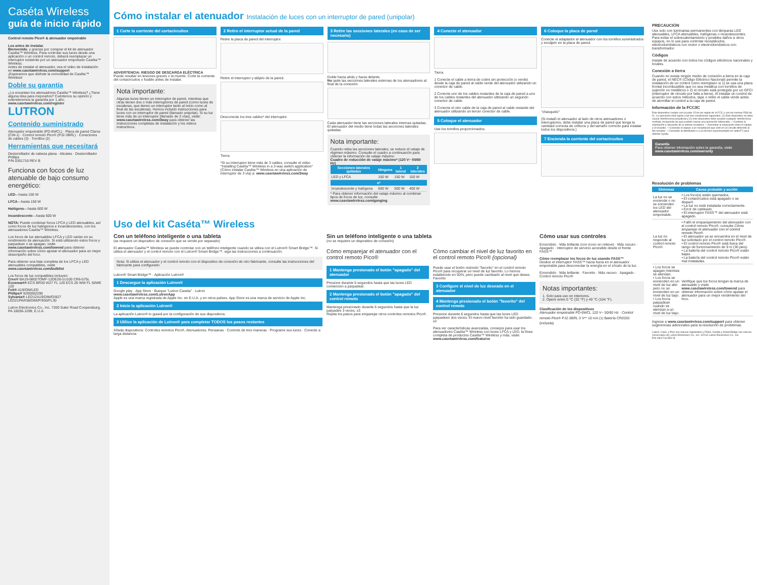Caséta Wireless
guía de inicio rápido
Control remoto Pico® & atenuador empotrable
Lea antes de instalar.
Bienvenido, y gracias por comprar el kit de atenuador Caséta™ Wireless. Para controlar sus luces desde una aplicación o un control remoto, deberá reemplazar un interruptor existente por un atenuador empotrado Caséta™ Wireless.
Antes de instalar el atenuador, vea el video de instalación en www.casetawireless.com/support
¡Esperamos que disfrute la comodidad de Caséta™ Wireless!
Doble su garantía
¿Le encantan los atenuadores Caséta™ Wireless? ¿Tiene alguna idea para mejorarlos? Cuéntenos su opinión y extenderemos la garantía por 1 año.
www.casetawireless.com/register
LUTRON
Contenido suministrado
Atenuador empotrable (PD-6WCL) · Placa de pared Claros (CW-1) · Control remoto Pico® (PJ2-3BRL) · Conectores de cables (3) · Tornillos (2)
Herramientas que necesitará
Destornillador de cabeza plana · Alicates · Destornillador Phillips
P/N 0301716 REV B
Funciona con focos de luz atenuable de bajo consumo energético:
LED—hasta 150 W
LFCA—hasta 150 W
Halógeno—hasta 600 W
Incandescente—hasta 600 W
NOTA: Puede combinar focos LFCA y LED atenuables, así como focos de luz halógenos e incandescentes, con los atenuadores Caséta™ Wireless.
Los focos de luz atenuables LFCA y LED varían en su rendimiento de atenuación. Si está utilizando estos focos y parpadean o se apagan, visite www.casetawireless.com/lowend para obtener información sobre cómo ajustar el atenuador para un mejor desempeño del foco.
Para obtener una lista completa de los LFCA y LED atenuables compatibles, visite www.casetawireless.com/bulblist
Los focos de luz compatibles incluyen:
Cree® BA19-08027OMF-12DE26-1U100 CR6-575L
Ecosmart® ECS BR30 W27 FL 120 ECS 20 WW FL 50WE 120
Feit® A19/OM/LED
Philips® 9290002295
Sylvania® LED12A19/DIM/O/827 LED21PAR38/DIM/P/930/FL30
Lutron Electronics Co., Inc. 7200 Suter Road Coopersburg, PA 18036-1299, E.U.A.
Cómo instalar el atenuador Instalación de luces con un interruptor de pared (unipolar)
1 Corte la corriente del cortacircuitos
ADVERTENCIA: RIESGO DE DESCARGA ELÉCTRICA
Puede resultar en lesiones graves o la muerte. Corte la corriente del cortacircuitos o fusible antes de instalar.
Nota importante:
Algunas luces tienen un interruptor de pared, mientras que otras tienen dos o más interruptores de pared (como luces de escaleras, que tienen un interruptor tanto al inicio como al final de las escaleras). Hemos incluido instrucciones para luces con un interruptor de pared (llamado unipolar). Si su luz tiene más de un interruptor (llamado de 3 vías), visite: www.casetawireless.com/3way para obtener las instrucciones completas de instalación y los videos instructivos.
2 Retire el interruptor actual de la pared
Retire la placa de pared del interruptor.
Retire el interruptor y aléjelo de la pared.
Desconecte los tres cables* del interruptor.
Tierra
*Si su interruptor tiene más de 3 cables, consulte el video "Installing Caséta™ Wireless in a 3-way switch application" (Cómo instalar Caséta™ Wireless en una aplicación de interruptor de 3 vía) a: www.casetawireless.com/3way
3 Retire las secciones laterales (en caso de ser necesario)
Doble hacia atrás y hacia delante.
No quite las secciones laterales externas de los atenuadores al final de la conexión.
Cada atenuador tiene las secciones laterales internas quitadas. El atenuador del medio tiene todas las secciones laterales quitadas.
Nota importante:
Cuando retira las secciones laterales, se reduce el vataje de régimen máximo. Consulte el cuadro a continuación para obtener la información de vataje máximo.
Cuadro de reducción de vataje máximo* (120 V~ 50/60 Hz)
| Secciones laterales quitadas | Ninguna | 1 lateral | 2 laterales |
| --- | --- | --- | --- |
| LED y LFCA | 150 W | 150 W | 150 W |
| o* | | | |
| Incandescente y halógena | 600 W | 500 W | 400 W |
* Para obtener información del vataje máximo al combinar tipos de focos de luz, consulte www.casetawireless.com/ganging
4 Conecte el atenuador
Tierra
1 Conecte el cable a tierra de cobre sin protección (o verde) desde la caja de pared al cable verde del atenuador utilizando un conector de cable.
2 Conecte uno de los cables restantes de la caja de pared a uno de los cables restantes del atenuador utilizando un segundo conector de cable.
3 Conecte el otro cable de la caja de pared al cable restante del atenuador utilizando un tercer conector de cable.
5 Coloque el atenuador
Use los tornillos proporcionados.
6 Coloque la placa de pared
Conecte el adaptador al atenuador con los tornillos suministrados y encájelo en la placa de pared.
"chasquido"
(Si instaló el atenuador al lado de otros atenuadores o interruptores, debe instalar una placa de pared que tenga la cantidad correcta de orificios y del tamaño correcto para instalar todos los dispositivos.)
7 Encienda la corriente del cortacircuitos
Uso del kit Caséta™ Wireless
Con un teléfono inteligente o una tableta
(se requiere un dispositivo de conexión que se vende por separado)
El atenuador Caséta™ Wireless se puede controlar con un teléfono inteligente cuando se utiliza con el Lutron® Smart Bridge™. Si utiliza el atenuador y el control remoto con el Lutron® Smart Bridge™, siga las instrucciones a continuación.
Nota: Si utiliza el atenuador y el control remoto con el dispositivo de conexión de otro fabricante, consulte las instrucciones del fabricante para configurarlo
Lutron® Smart Bridge™ · Aplicación Lutron®
1 Descargue la aplicación Lutron®
Google play · App Store · Busque "Lutron Caseta" · Lutron
www.casetawireless.com/LutronApp
Apple es una marca registrada de Apple Inc. en E.U.A. y en otros países. App Store es una marca de servicio de Apple Inc.
2 Inicie la aplicación Lutron®
La aplicación Lutron® lo guiará por la configuración de sus dispositivos.
3 Utilice la aplicación de Lutron® para completar TODOS los pasos restantes
Añada dispositivos: Controles remotos Pico®, Atenuadores, Persianas · Controle de tres maneras · Programe sus luces · Conecte a larga distancia
Sin un teléfono inteligente o una tableta
(no se requiere un dispositivo de conexión)
Cómo emparejar el atenuador con el control remoto Pico®
1 Mantenga presionado el botón "apagado" del atenuador
Presione durante 6 segundos hasta que las luces LED comiencen a parpadear.
2 Mantenga presionado el botón "apagado" del control remoto
Mantenga presionado durante 6 segundos hasta que la luz parpadee 3 veces. x3
Repita los pasos para emparejar otros controles remotos Pico®.
Cómo cambiar el nivel de luz favorito en el control remoto Pico® (opcional)
Puede usar el botón redondo "favorito" en el control remoto Pico® para recuperar un nivel de luz favorito. Lo hemos establecido en 50%, pero puede cambiarlo al nivel que desee. Favorito
3 Configure el nivel de luz deseado en el atenuador
4 Mantenga presionado el botón "favorito" del control remoto
Presione durante 6 segundos hasta que las luces LED parpadeen dos veces. El nuevo nivel favorito ha sido guardado. x2
Para ver características avanzadas, consejos para usar los atenuadores Caséta™ Wireless con luces LFCA y LED, la línea completa de productos Caséta™ Wireless y más, visite www.casetawireless.com/features
Cómo usar sus controles
Encendido · Más brillante (con icono en relieve) · Más oscuro · Apagado · Interruptor de servicio accesible desde el frente FASS™
Cómo reemplazar los focos de luz usando FASS™
Deslice el interruptor FASS™ hacia fuera en el atenuador empotrable para desconectar la energía en el zócalo de la luz.
Encendido · Más brillante · Favorito · Más oscuro · Apagado · Control remoto Pico®
Notas importantes:
1. Solo para uso en interiores.
2. Opere entre 0 °C (32 °F) y 40 °C (104 °F).
Clasificación de los dispositivos
Atenuador empotrable PD-6WCL 120 V~ 50/60 Hz · Control remoto Pico® PJ2-3BRL 3 V⎓ 10 mA (1) Batería CR2032 (incluida)
PRECAUCIÓN
Use solo con luminarias permanentes con lámparas LED atenuables, LFCA atenuables, halógenas o incandescentes. Para evitar el sobrecalentamiento y posibles daños a otros equipos, no lo use para controlar receptáculos, electrodomésticos con motor o electrodomésticos con transformador.
Códigos
Instale de acuerdo con todos los códigos eléctricos nacionales y locales.
Conexión a tierra
Cuando no exista ningún medio de conexión a tierra en la caja de pared, el NEC® (Código Eléctrico Nacional) permite la instalación de un control como reemplazo si 1) se usa una placa frontal incombustible que no sea metálica con tornillos de sujeción no metálicos o 2) el circuito está protegido por un GFCI (interruptor de circuito por falla a tierra). Al instalar un control de acuerdo con estos métodos, tape o retire el cable verde antes de atornillar el control a la caja de pared.
Información de la FCC/IC
Este dispositivo cumple con la parte 15 de las reglas de la FCC y con las normas RSS de IC. La operación está sujeta a las dos condiciones siguientes: (1) Este dispositivo no debe causar interferencia perjudicial y (2) este dispositivo debe aceptar cualquier interferencia recibida, incluyendo las que puedan causar una operación indeseada. —Cambiar la orientación o ubicación de la antena receptora. —Aumentar la separación entre el equipo y el receptor. —Conectar el equipo a un receptáculo que esté en un circuito diferente al del receptor. —Consultar al distribuidor o a un técnico experimentado en radio/TV para obtener ayuda.
Garantía
Para obtener información sobre la garantía, visite www.casetawireless.com/warranty
Resolución de problemas
| Síntomas | Causa probable y acción |
| --- | --- |
| La luz no se enciende o no se encienden los LED del atenuador empotrable. | • Los foco(s) están quemados. • El cortacircuitos está apagado o se disparó. • La luz no está instalada correctamente. • Error de cableado. • El interruptor FASS™ del atenuador está apagado. |
| La luz no responde al control remoto Pico®. | • Falló el emparejamiento del atenuador con el control remoto Pico®; consulte Cómo emparejar el atenuador con el control remoto Pico® . • El atenuador ya se encuentra en el nivel de luz solicitado por el control remoto Pico®. • El control remoto Pico® está fuera del rango de funcionamiento de 9 m (30 pies). • La batería del control remoto Pico® están bajas. • La batería del control remoto Pico® están mal instaladas. |
| • Los focos se apagan mientras se atenúan. • Los focos se encienden en un nivel de luz alto pero no se encienden en un nivel de luz bajo. • Los focos parpadean cuando se atenúan a un nivel de luz bajo. | Verifique que los focos tengan la marca de atenuable y visite www.casetawireless.com/lowend para obtener información sobre cómo ajustar el atenuador para un mejor rendimiento del foco. |
Ingrese a www.casetawireless.com/support para obtener sugerencias adicionales para la resolución de problemas.
Lutron, Claro, y Pico son marcas registradas y FASS, Caséta y Smart Bridge son marcas comerciales de Lutron Electronics Co., Inc. ©2014 Lutron Electronics Co., Inc.
P/N 0301716 REV B